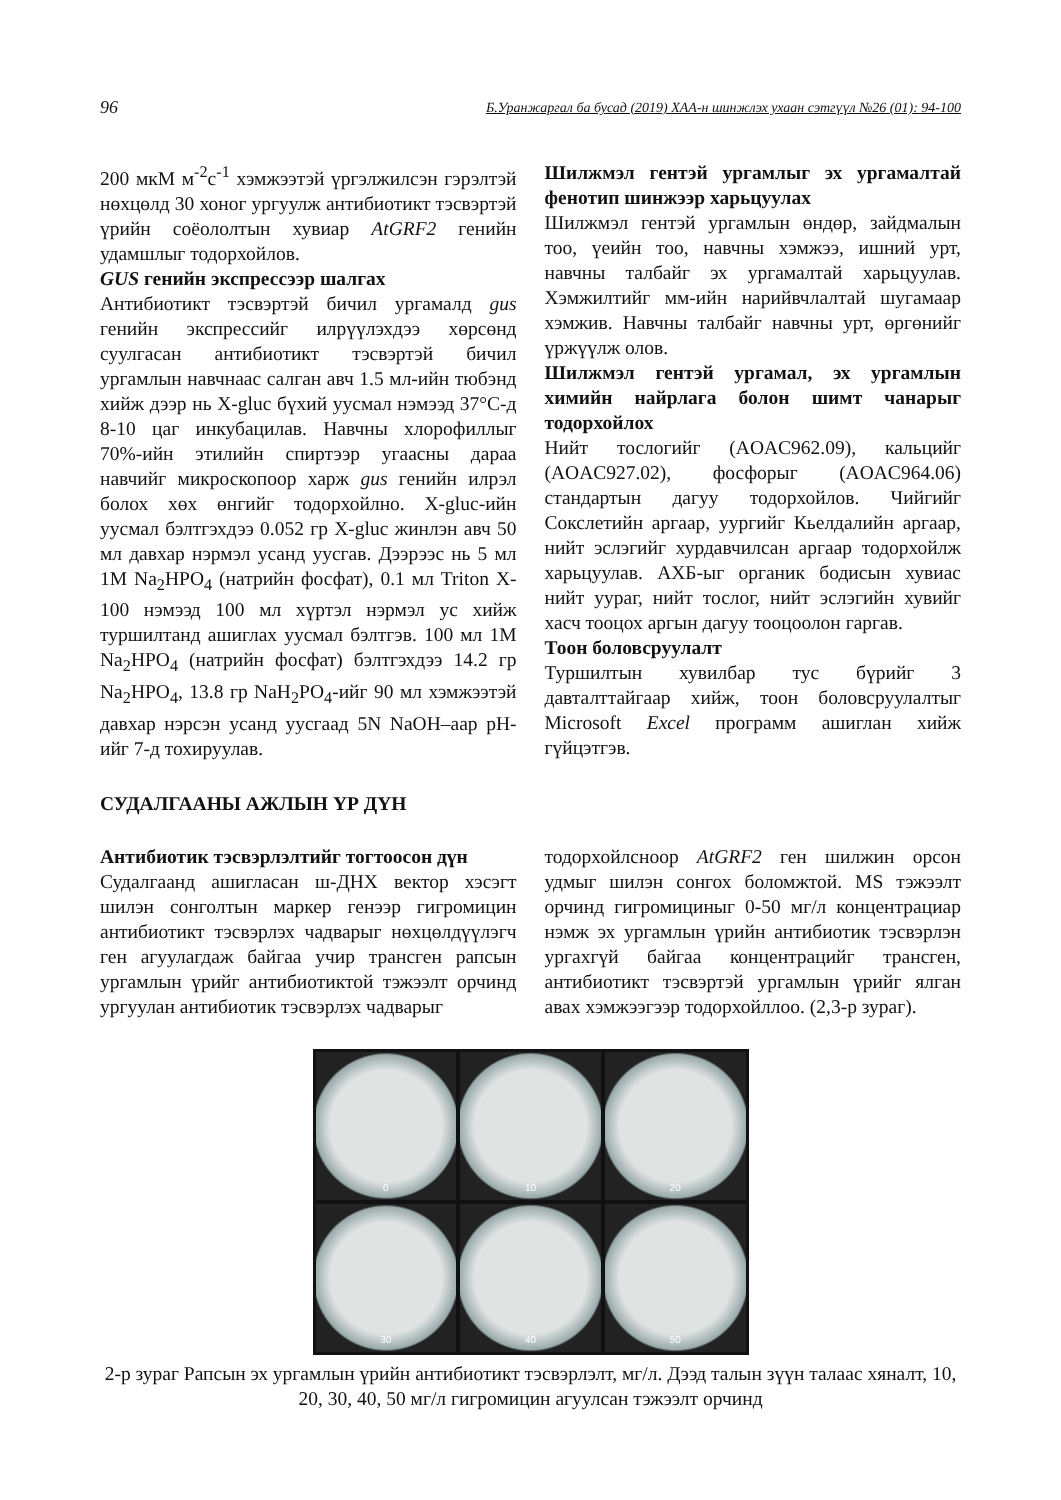96 Б.Уранжаргал ба бусад (2019) ХАА-н шинжлэх ухаан сэтгүүл №26 (01): 94-100
200 мкМ м<sup>-2</sup>с<sup>-1</sup> хэмжээтэй үргэлжилсэн гэрэлтэй нөхцөлд 30 хоног ургуулж антибиотикт тэсвэртэй үрийн соёололтын хувиар AtGRF2 генийн удамшлыг тодорхойлов.
GUS генийн экспрессээр шалгах
Антибиотикт тэсвэртэй бичил ургамалд gus генийн экспрессийг илрүүлэхдээ хөрсөнд суулгасан антибиотикт тэсвэртэй бичил ургамлын навчнаас салган авч 1.5 мл-ийн тюбэнд хийж дээр нь X-gluc бүхий уусмал нэмээд 37°C-д 8-10 цаг инкубацилав. Навчны хлорофиллыг 70%-ийн этилийн спиртээр угаасны дараа навчийг микроскопоор харж gus генийн илрэл болох хөх өнгийг тодорхойлно. X-gluc-ийн уусмал бэлтгэхдээ 0.052 гр X-gluc жинлэн авч 50 мл давхар нэрмэл усанд уусгав. Дээрээс нь 5 мл 1M Na<sub>2</sub>HPO<sub>4</sub> (натрийн фосфат), 0.1 мл Triton X-100 нэмээд 100 мл хүртэл нэрмэл ус хийж туршилтанд ашиглах уусмал бэлтгэв. 100 мл 1M Na<sub>2</sub>HPO<sub>4</sub> (натрийн фосфат) бэлтгэхдээ 14.2 гр Na<sub>2</sub>HPO<sub>4</sub>, 13.8 гр NaH<sub>2</sub>PO<sub>4</sub>-ийг 90 мл хэмжээтэй давхар нэрсэн усанд уусгаад 5N NaOH–аар pH-ийг 7-д тохируулав.
Шилжмэл гентэй ургамлыг эх ургамалтай фенотип шинжээр харьцуулах
Шилжмэл гентэй ургамлын өндөр, зайдмалын тоо, үеийн тоо, навчны хэмжээ, ишний урт, навчны талбайг эх ургамалтай харьцуулав. Хэмжилтийг мм-ийн нарийвчлалтай шугамаар хэмжив. Навчны талбайг навчны урт, өргөнийг үржүүлж олов.
Шилжмэл гентэй ургамал, эх ургамлын химийн найрлага болон шимт чанарыг тодорхойлох
Нийт тослогийг (AOAC962.09), кальцийг (AOAC927.02), фосфорыг (AOAC964.06) стандартын дагуу тодорхойлов. Чийгийг Сокслетийн аргаар, уургийг Кьелдалийн аргаар, нийт эслэгийг хурдавчилсан аргаар тодорхойлж харьцуулав. АХБ-ыг органик бодисын хувиас нийт уураг, нийт тослог, нийт эслэгийн хувийг хасч тооцох аргын дагуу тооцоолон гаргав.
Тоон боловсруулалт
Туршилтын хувилбар тус бүрийг 3 давталттайгаар хийж, тоон боловсруулалтыг Microsoft Excel программ ашиглан хийж гүйцэтгэв.
СУДАЛГААНЫ АЖЛЫН ҮР ДҮН
Антибиотик тэсвэрлэлтийг тогтоосон дүн
Судалгаанд ашигласан ш-ДНХ вектор хэсэгт шилэн сонголтын маркер генээр гигромицин антибиотикт тэсвэрлэх чадварыг нөхцөлдүүлэгч ген агуулагдаж байгаа учир трансген рапсын ургамлын үрийг антибиотиктой тэжээлт орчинд ургуулан антибиотик тэсвэрлэх чадварыг
тодорхойлсноор AtGRF2 ген шилжин орсон удмыг шилэн сонгох боломжтой. MS тэжээлт орчинд гигромициныг 0-50 мг/л концентрациар нэмж эх ургамлын үрийн антибиотик тэсвэрлэн ургахгүй байгаа концентрацийг трансген, антибиотикт тэсвэртэй ургамлын үрийг ялган авах хэмжээгээр тодорхойллоо. (2,3-р зураг).
0
10
20
30
40
50
2-р зураг Рапсын эх ургамлын үрийн антибиотикт тэсвэрлэлт, мг/л. Дээд талын зүүн талаас хяналт, 10, 20, 30, 40, 50 мг/л гигромицин агуулсан тэжээлт орчинд